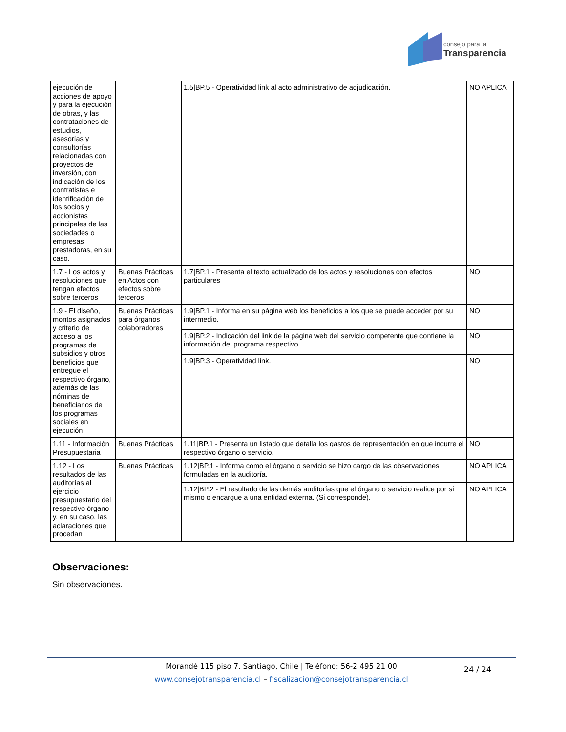consejo para la
Transparencia
| ejecución de acciones de apoyo y para la ejecución de obras, y las contrataciones de estudios, asesorías y consultorías relacionadas con proyectos de inversión, con indicación de los contratistas e identificación de los socios y accionistas principales de las sociedades o empresas prestadoras, en su caso. | | 1.5/BP.5 - Operatividad link al acto administrativo de adjudicación. | NO APLICA |
| 1.7 - Los actos y resoluciones que tengan efectos sobre terceros | Buenas Prácticas en Actos con efectos sobre terceros | 1.7/BP.1 - Presenta el texto actualizado de los actos y resoluciones con efectos particulares | NO |
| 1.9 - El diseño, montos asignados y criterio de acceso a los programas de subsidios y otros beneficios que entregue el respectivo órgano, además de las nóminas de beneficiarios de los programas sociales en ejecución | Buenas Prácticas para órganos colaboradores | 1.9/BP.1 - Informa en su página web los beneficios a los que se puede acceder por su intermedio. | NO |
| | | 1.9/BP.2 - Indicación del link de la página web del servicio competente que contiene la información del programa respectivo. | NO |
| | | 1.9/BP.3 - Operatividad link. | NO |
| 1.11 - Información Presupuestaria | Buenas Prácticas | 1.11/BP.1 - Presenta un listado que detalla los gastos de representación en que incurre el respectivo órgano o servicio. | NO |
| 1.12 - Los resultados de las auditorías al ejercicio presupuestario del respectivo órgano y, en su caso, las aclaraciones que procedan | Buenas Prácticas | 1.12/BP.1 - Informa como el órgano o servicio se hizo cargo de las observaciones formuladas en la auditoría. | NO APLICA |
| | | 1.12/BP.2 - El resultado de las demás auditorías que el órgano o servicio realice por sí mismo o encargue a una entidad externa. (Si corresponde). | NO APLICA |
Observaciones:
Sin observaciones.
Morandé 115 piso 7. Santiago, Chile | Teléfono: 56-2 495 21 00
www.consejotransparencia.cl – fiscalizacion@consejotransparencia.cl
24 / 24